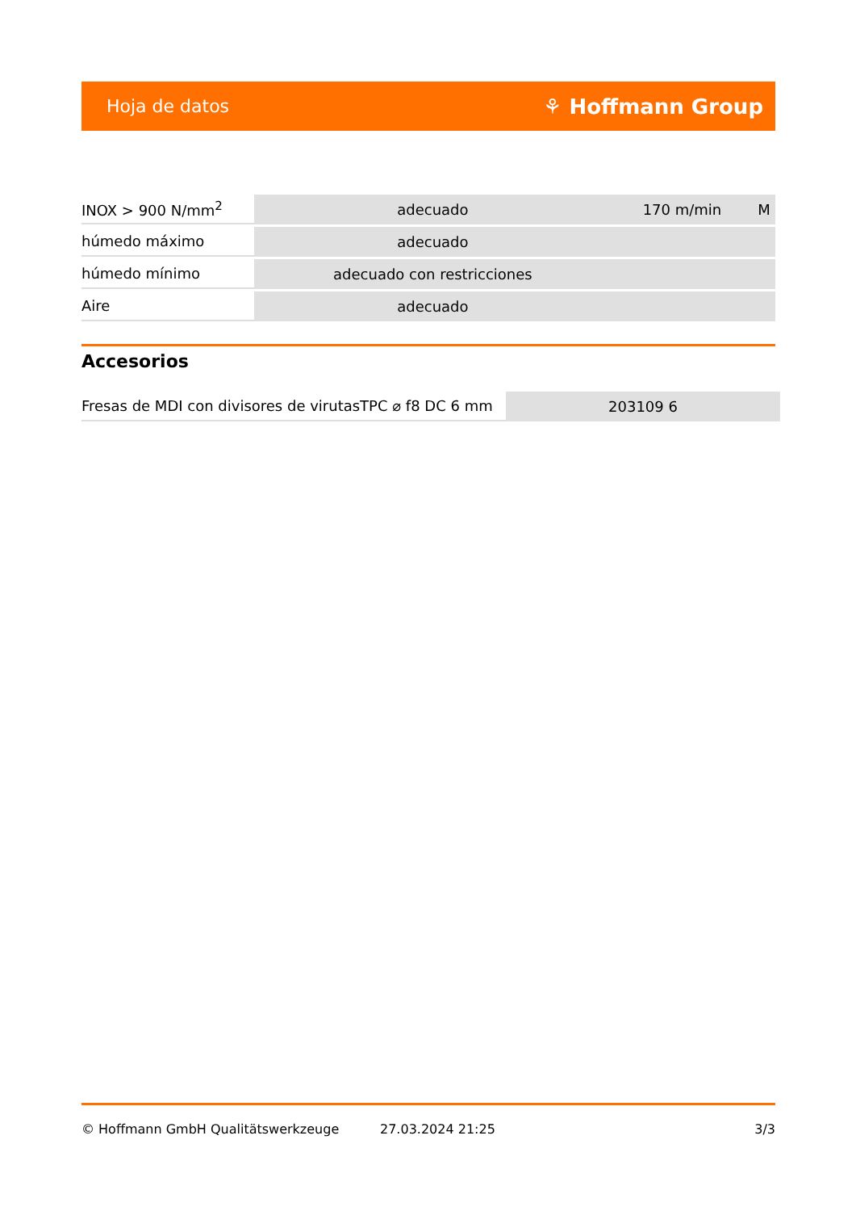Hoja de datos ⚘ Hoffmann Group
| INOX > 900 N/mm<sup>2</sup> | adecuado | 170 m/min | M |
| húmedo máximo | adecuado | | |
| húmedo mínimo | adecuado con restricciones | | |
| Aire | adecuado | | |
Accesorios
| Fresas de MDI con divisores de virutasTPC ⌀ f8 DC 6 mm | 203109 6 |
© Hoffmann GmbH Qualitätswerkzeuge 27.03.2024 21:25 3/3